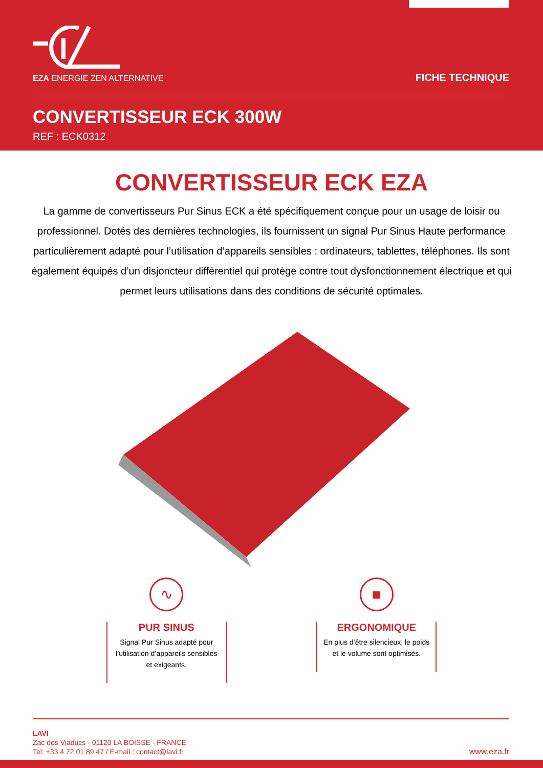EZA ENERGIE ZEN ALTERNATIVE FICHE TECHNIQUE
CONVERTISSEUR ECK 300W
REF : ECK0312
CONVERTISSEUR ECK EZA
La gamme de convertisseurs Pur Sinus ECK a été spécifiquement conçue pour un usage de loisir ou professionnel. Dotés des dernières technologies, ils fournissent un signal Pur Sinus Haute performance particulièrement adapté pour l’utilisation d’appareils sensibles : ordinateurs, tablettes, téléphones. Ils sont également équipés d’un disjoncteur différentiel qui protège contre tout dysfonctionnement électrique et qui permet leurs utilisations dans des conditions de sécurité optimales.
∿
PUR SINUS
Signal Pur Sinus adapté pour l’utilisation d’appareils sensibles et exigeants.
■
ERGONOMIQUE
En plus d’être silencieux, le poids et le volume sont optimisés.
LAVI
Zac des Viaducs - 01120 LA BOISSE - FRANCE
Tel: +33 4 72 01 89 47 / E-mail : contact@lavi.fr
www.eza.fr